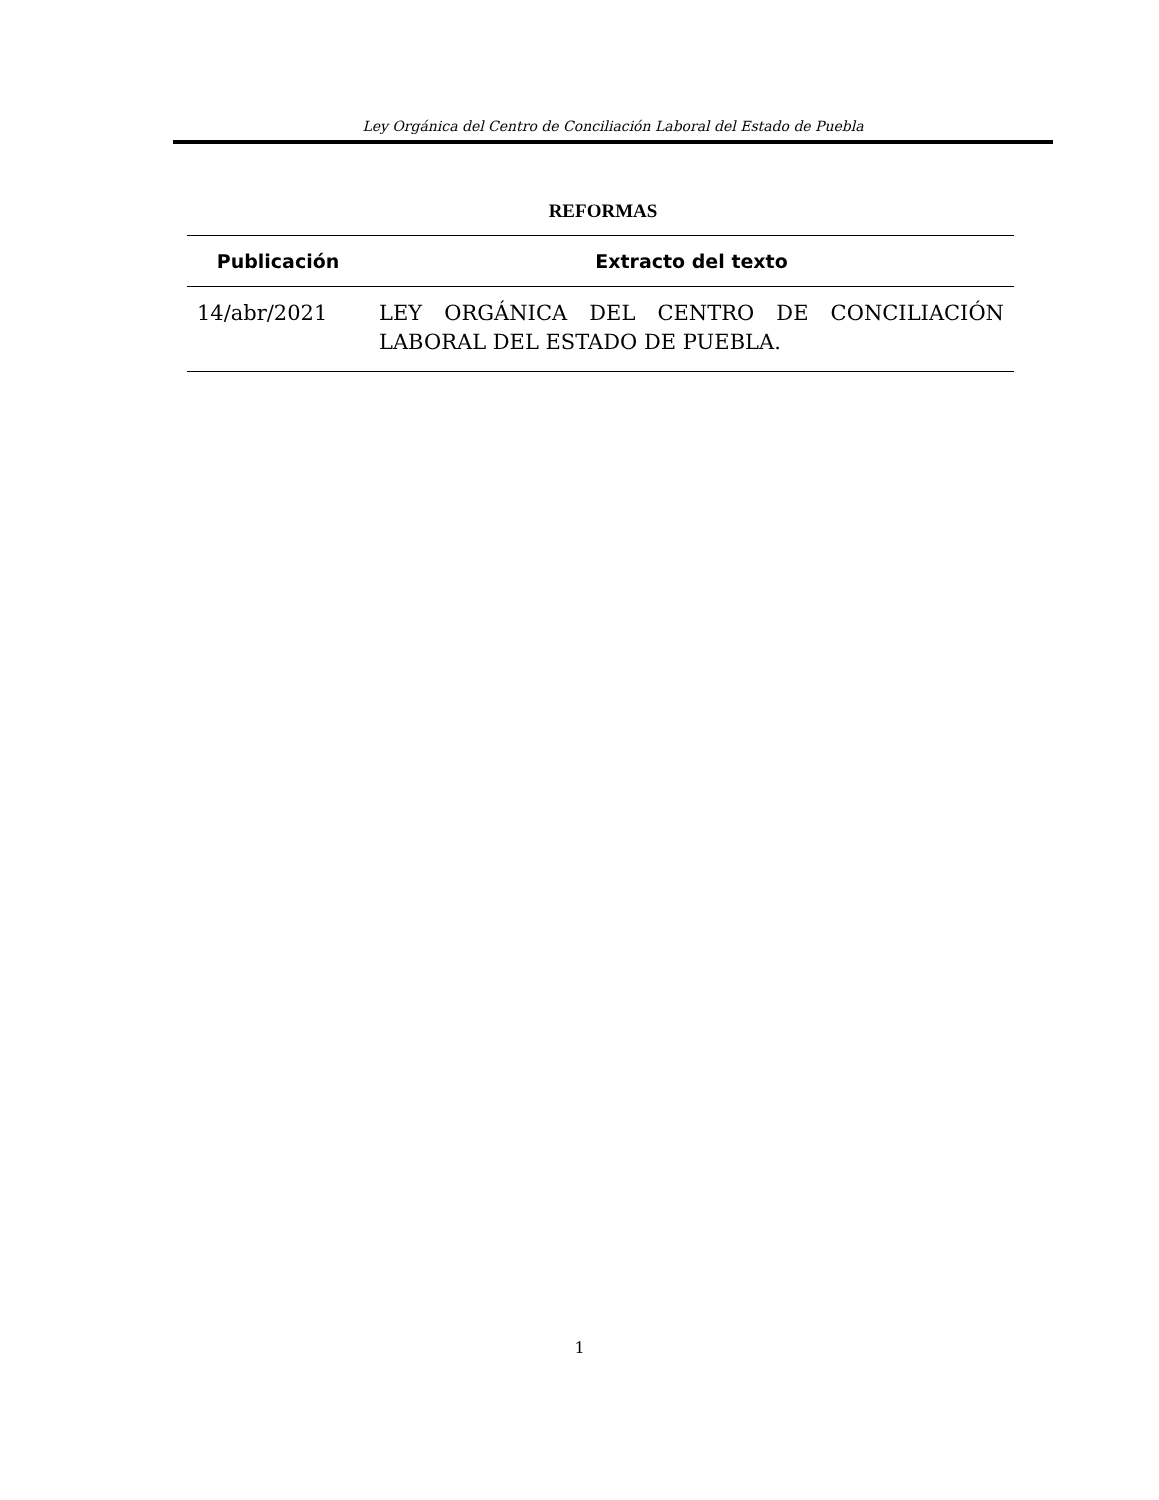Ley Orgánica del Centro de Conciliación Laboral del Estado de Puebla
REFORMAS
| Publicación | Extracto del texto |
| --- | --- |
| 14/abr/2021 | LEY ORGÁNICA DEL CENTRO DE CONCILIACIÓN LABORAL DEL ESTADO DE PUEBLA. |
1